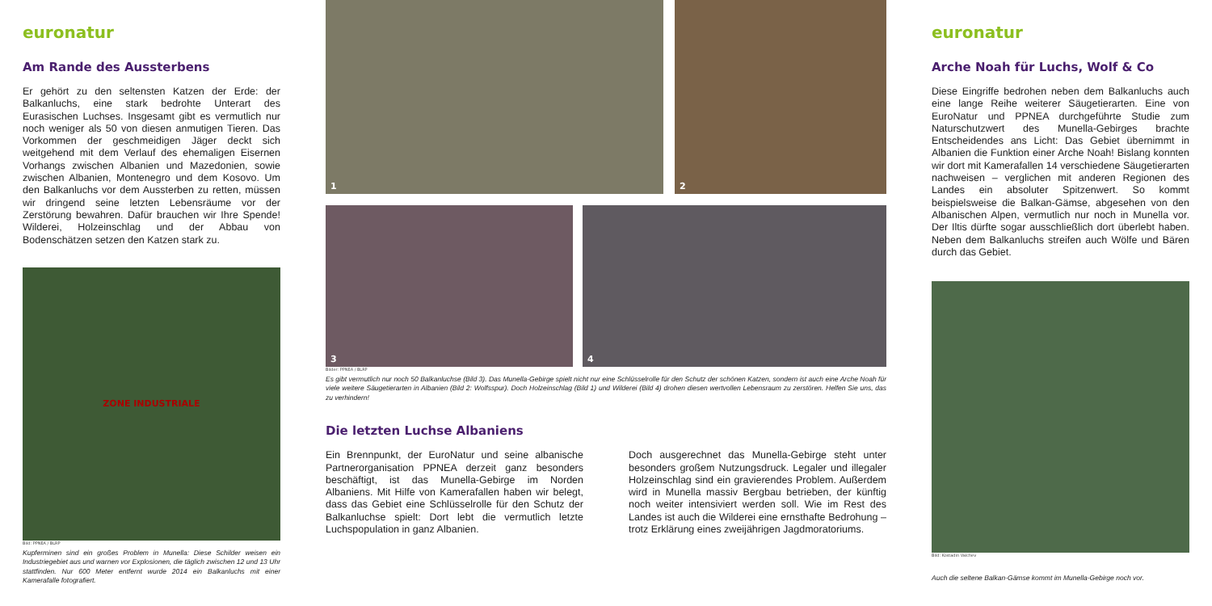euronatur
Am Rande des Aussterbens
Er gehört zu den seltensten Katzen der Erde: der Balkanluchs, eine stark bedrohte Unterart des Eurasischen Luchses. Insgesamt gibt es vermutlich nur noch weniger als 50 von diesen anmutigen Tieren. Das Vorkommen der geschmeidigen Jäger deckt sich weitgehend mit dem Verlauf des ehemaligen Eisernen Vorhangs zwischen Albanien und Mazedonien, sowie zwischen Albanien, Montenegro und dem Kosovo. Um den Balkanluchs vor dem Aussterben zu retten, müssen wir dringend seine letzten Lebensräume vor der Zerstörung bewahren. Dafür brauchen wir Ihre Spende! Wilderei, Holzeinschlag und der Abbau von Bodenschätzen setzen den Katzen stark zu.
ZONE INDUSTRIALE
Bild: PPNEA / BLRP
Kupferminen sind ein großes Problem in Munella: Diese Schilder weisen ein Industriegebiet aus und warnen vor Explosionen, die täglich zwischen 12 und 13 Uhr stattfinden. Nur 600 Meter entfernt wurde 2014 ein Balkanluchs mit einer Kamerafalle fotografiert.
1 2
3 4
Bilder: PPNEA / BLRP
Es gibt vermutlich nur noch 50 Balkanluchse (Bild 3). Das Munella-Gebirge spielt nicht nur eine Schlüsselrolle für den Schutz der schönen Katzen, sondern ist auch eine Arche Noah für viele weitere Säugetierarten in Albanien (Bild 2: Wolfsspur). Doch Holzeinschlag (Bild 1) und Wilderei (Bild 4) drohen diesen wertvollen Lebensraum zu zerstören. Helfen Sie uns, das zu verhindern!
Die letzten Luchse Albaniens
Ein Brennpunkt, der EuroNatur und seine albanische Partnerorganisation PPNEA derzeit ganz besonders beschäftigt, ist das Munella-Gebirge im Norden Albaniens. Mit Hilfe von Kamerafallen haben wir belegt, dass das Gebiet eine Schlüsselrolle für den Schutz der Balkanluchse spielt: Dort lebt die vermutlich letzte Luchspopulation in ganz Albanien.
Doch ausgerechnet das Munella-Gebirge steht unter besonders großem Nutzungsdruck. Legaler und illegaler Holzeinschlag sind ein gravierendes Problem. Außerdem wird in Munella massiv Bergbau betrieben, der künftig noch weiter intensiviert werden soll. Wie im Rest des Landes ist auch die Wilderei eine ernsthafte Bedrohung – trotz Erklärung eines zweijährigen Jagdmoratoriums.
euronatur
Arche Noah für Luchs, Wolf & Co
Diese Eingriffe bedrohen neben dem Balkanluchs auch eine lange Reihe weiterer Säugetierarten. Eine von EuroNatur und PPNEA durchgeführte Studie zum Naturschutzwert des Munella-Gebirges brachte Entscheidendes ans Licht: Das Gebiet übernimmt in Albanien die Funktion einer Arche Noah! Bislang konnten wir dort mit Kamerafallen 14 verschiedene Säugetierarten nachweisen – verglichen mit anderen Regionen des Landes ein absoluter Spitzenwert. So kommt beispielsweise die Balkan-Gämse, abgesehen von den Albanischen Alpen, vermutlich nur noch in Munella vor. Der Iltis dürfte sogar ausschließlich dort überlebt haben. Neben dem Balkanluchs streifen auch Wölfe und Bären durch das Gebiet.
Bild: Kostadin Valchev
Auch die seltene Balkan-Gämse kommt im Munella-Gebirge noch vor.